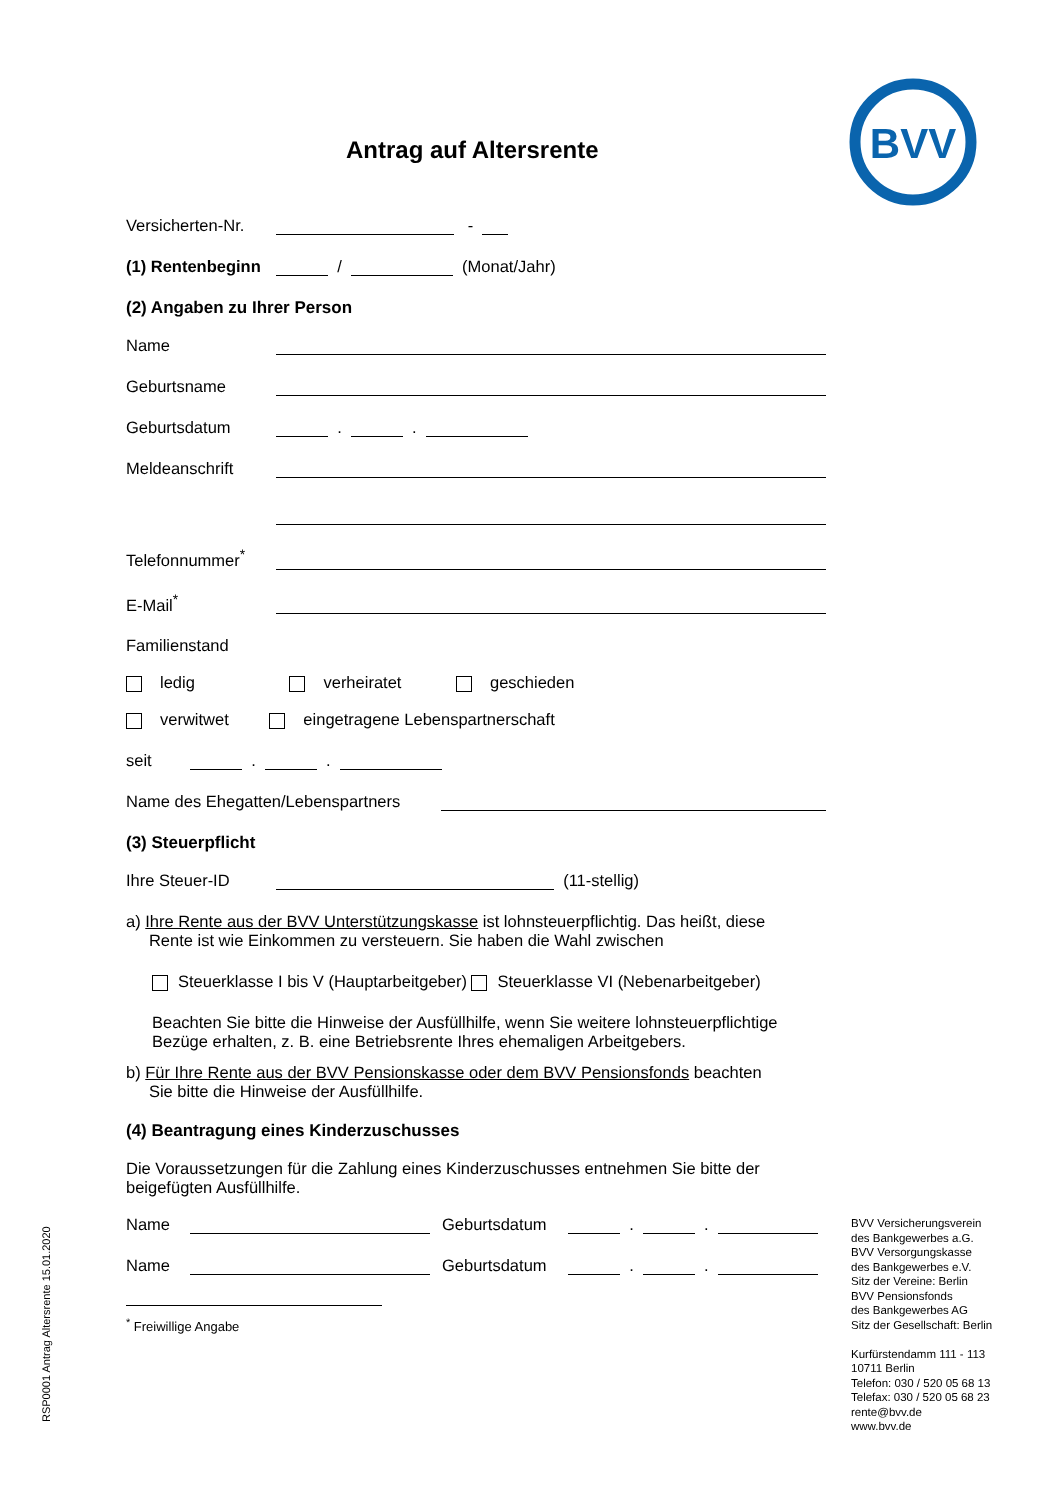BVV
Antrag auf Altersrente
Versicherten-Nr. -
(1) Rentenbeginn / (Monat/Jahr)
(2) Angaben zu Ihrer Person
Name
Geburtsname
Geburtsdatum . .
Meldeanschrift
Telefonnummer<sup>*</sup>
E-Mail<sup>*</sup>
Familienstand
ledig verheiratet geschieden
verwitwet eingetragene Lebenspartnerschaft
seit . .
Name des Ehegatten/Lebenspartners
(3) Steuerpflicht
Ihre Steuer-ID (11-stellig)
a) Ihre Rente aus der BVV Unterstützungskasse ist lohnsteuerpflichtig. Das heißt, diese
Rente ist wie Einkommen zu versteuern. Sie haben die Wahl zwischen
Steuerklasse I bis V (Hauptarbeitgeber) Steuerklasse VI (Nebenarbeitgeber)
Beachten Sie bitte die Hinweise der Ausfüllhilfe, wenn Sie weitere lohnsteuerpflichtige Bezüge erhalten, z. B. eine Betriebsrente Ihres ehemaligen Arbeitgebers.
b) Für Ihre Rente aus der BVV Pensionskasse oder dem BVV Pensionsfonds beachten
Sie bitte die Hinweise der Ausfüllhilfe.
(4) Beantragung eines Kinderzuschusses
Die Voraussetzungen für die Zahlung eines Kinderzuschusses entnehmen Sie bitte der beigefügten Ausfüllhilfe.
Name Geburtsdatum . .
Name Geburtsdatum . .
<sup>*</sup> Freiwillige Angabe
BVV Versicherungsverein
des Bankgewerbes a.G.
BVV Versorgungskasse
des Bankgewerbes e.V.
Sitz der Vereine: Berlin
BVV Pensionsfonds
des Bankgewerbes AG
Sitz der Gesellschaft: Berlin
Kurfürstendamm 111 - 113
10711 Berlin
Telefon: 030 / 520 05 68 13
Telefax: 030 / 520 05 68 23
rente@bvv.de
www.bvv.de
RSP0001 Antrag Altersrente 15.01.2020